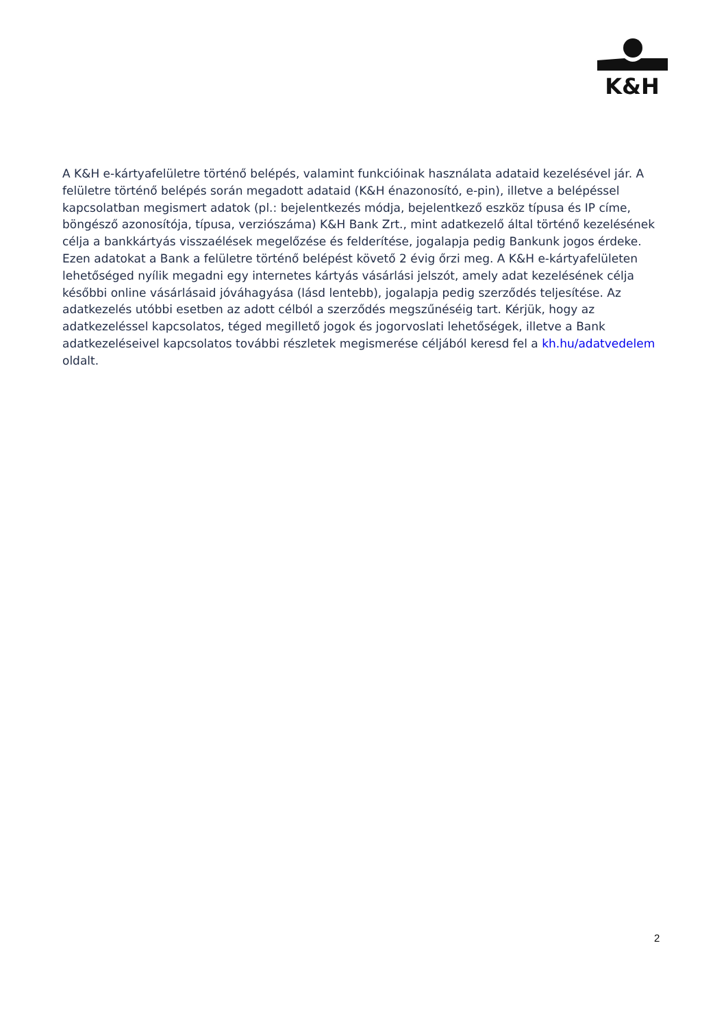K&H
A K&H e-kártyafelületre történő belépés, valamint funkcióinak használata adataid kezelésével jár. A felületre történő belépés során megadott adataid (K&H énazonosító, e-pin), illetve a belépéssel kapcsolatban megismert adatok (pl.: bejelentkezés módja, bejelentkező eszköz típusa és IP címe, böngésző azonosítója, típusa, verziószáma) K&H Bank Zrt., mint adatkezelő által történő kezelésének célja a bankkártyás visszaélések megelőzése és felderítése, jogalapja pedig Bankunk jogos érdeke. Ezen adatokat a Bank a felületre történő belépést követő 2 évig őrzi meg. A K&H e-kártyafelületen lehetőséged nyílik megadni egy internetes kártyás vásárlási jelszót, amely adat kezelésének célja későbbi online vásárlásaid jóváhagyása (lásd lentebb), jogalapja pedig szerződés teljesítése. Az adatkezelés utóbbi esetben az adott célból a szerződés megszűnéséig tart. Kérjük, hogy az adatkezeléssel kapcsolatos, téged megillető jogok és jogorvoslati lehetőségek, illetve a Bank adatkezeléseivel kapcsolatos további részletek megismerése céljából keresd fel a kh.hu/adatvedelem oldalt.
2